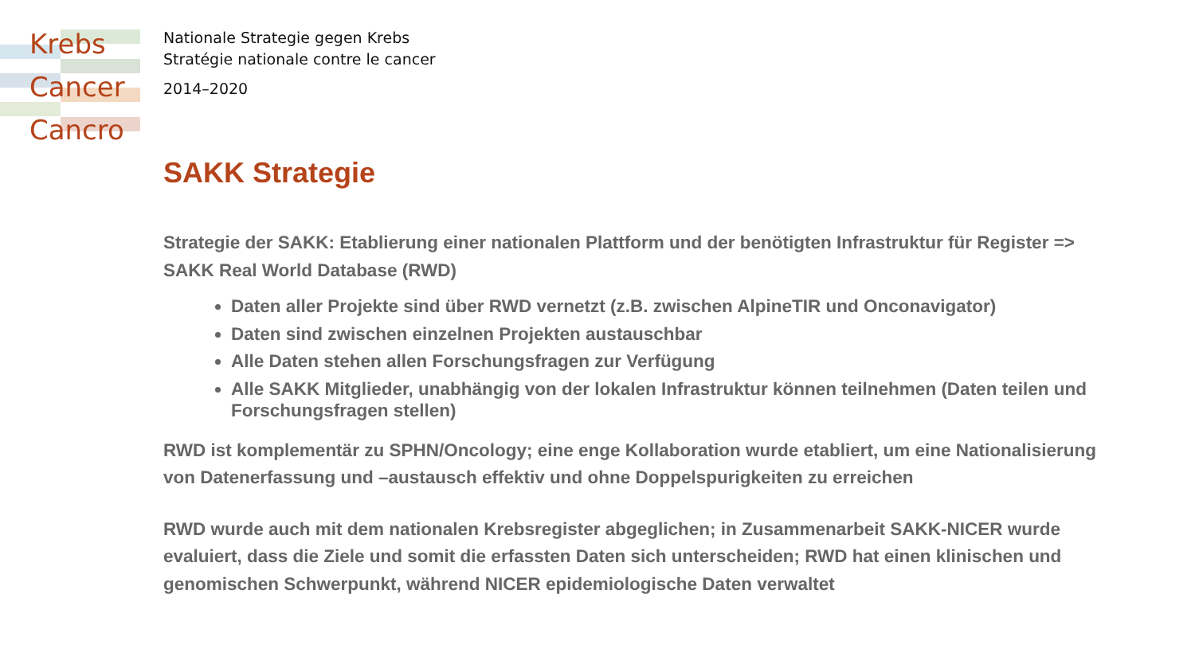Krebs
Cancer
Cancro
Nationale Strategie gegen Krebs
Stratégie nationale contre le cancer
2014–2020
SAKK Strategie
Strategie der SAKK: Etablierung einer nationalen Plattform und der benötigten Infrastruktur für Register => SAKK Real World Database (RWD)
Daten aller Projekte sind über RWD vernetzt (z.B. zwischen AlpineTIR und Onconavigator)
Daten sind zwischen einzelnen Projekten austauschbar
Alle Daten stehen allen Forschungsfragen zur Verfügung
Alle SAKK Mitglieder, unabhängig von der lokalen Infrastruktur können teilnehmen (Daten teilen und Forschungsfragen stellen)
RWD ist komplementär zu SPHN/Oncology; eine enge Kollaboration wurde etabliert, um eine Nationalisierung von Datenerfassung und –austausch effektiv und ohne Doppelspurigkeiten zu erreichen
RWD wurde auch mit dem nationalen Krebsregister abgeglichen; in Zusammenarbeit SAKK-NICER wurde evaluiert, dass die Ziele und somit die erfassten Daten sich unterscheiden; RWD hat einen klinischen und genomischen Schwerpunkt, während NICER epidemiologische Daten verwaltet